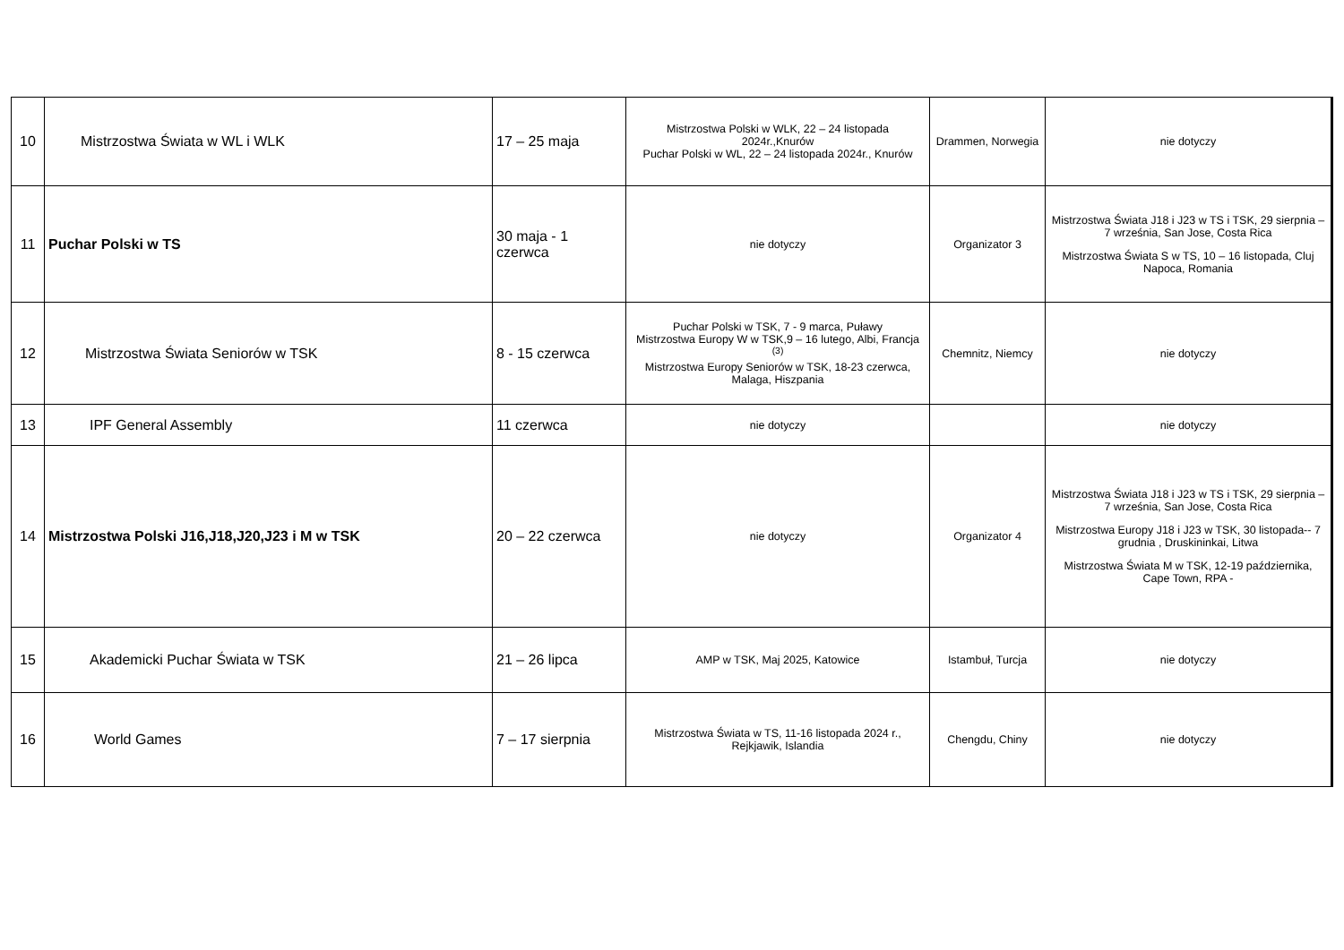| 10 | Mistrzostwa Świata w WL i WLK | 17 – 25 maja | Mistrzostwa Polski w WLK, 22 – 24 listopada 2024r.,Knurów Puchar Polski w WL, 22 – 24 listopada 2024r., Knurów | Drammen, Norwegia | nie dotyczy |
| 11 | Puchar Polski w TS | 30 maja - 1 czerwca | nie dotyczy | Organizator 3 | Mistrzostwa Świata J18 i J23 w TS i TSK, 29 sierpnia – 7 września, San Jose, Costa Rica Mistrzostwa Świata S w TS, 10 – 16 listopada, Cluj Napoca, Romania |
| 12 | Mistrzostwa Świata Seniorów w TSK | 8 - 15 czerwca | Puchar Polski w TSK, 7 - 9 marca, Puławy Mistrzostwa Europy W w TSK,9 – 16 lutego, Albi, Francja <sup>(3)</sup> Mistrzostwa Europy Seniorów w TSK, 18-23 czerwca, Malaga, Hiszpania | Chemnitz, Niemcy | nie dotyczy |
| 13 | IPF General Assembly | 11 czerwca | nie dotyczy | | nie dotyczy |
| 14 | Mistrzostwa Polski J16,J18,J20,J23 i M w TSK | 20 – 22 czerwca | nie dotyczy | Organizator 4 | Mistrzostwa Świata J18 i J23 w TS i TSK, 29 sierpnia – 7 września, San Jose, Costa Rica Mistrzostwa Europy J18 i J23 w TSK, 30 listopada-- 7 grudnia , Druskininkai, Litwa Mistrzostwa Świata M w TSK, 12-19 października, Cape Town, RPA - |
| 15 | Akademicki Puchar Świata w TSK | 21 – 26 lipca | AMP w TSK, Maj 2025, Katowice | Istambuł, Turcja | nie dotyczy |
| 16 | World Games | 7 – 17 sierpnia | Mistrzostwa Świata w TS, 11-16 listopada 2024 r., Rejkjawik, Islandia | Chengdu, Chiny | nie dotyczy |